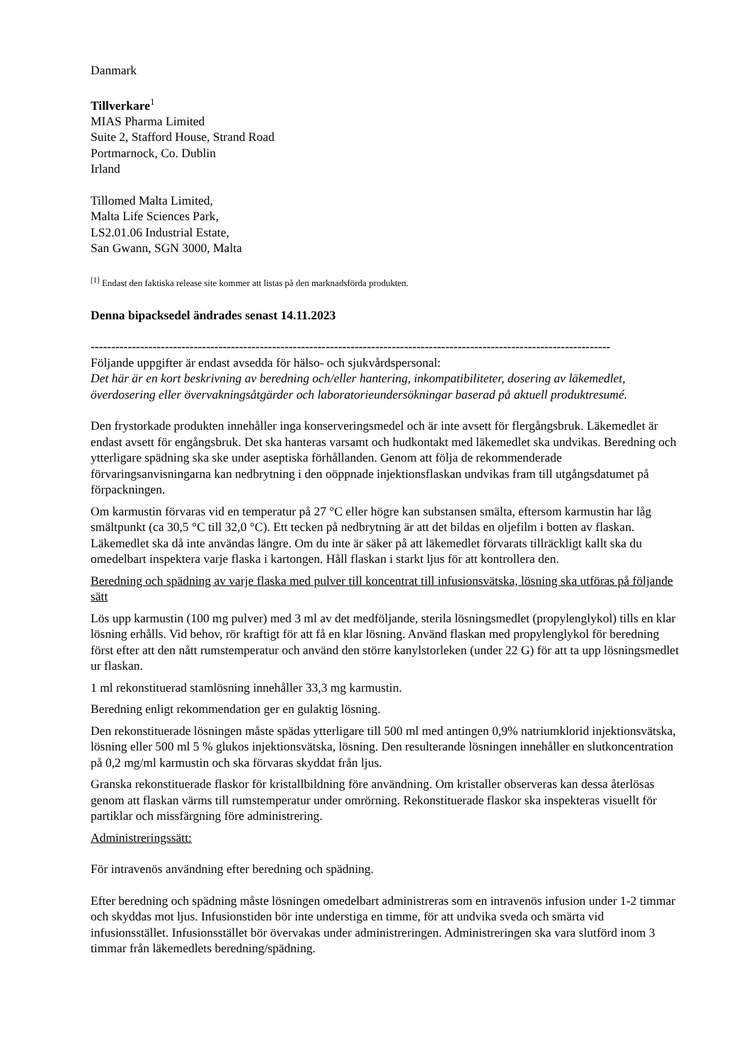Danmark
Tillverkare<sup>1</sup>
MIAS Pharma Limited
Suite 2, Stafford House, Strand Road
Portmarnock, Co. Dublin
Irland
Tillomed Malta Limited,
Malta Life Sciences Park,
LS2.01.06 Industrial Estate,
San Gwann, SGN 3000, Malta
<sup>[1]</sup> Endast den faktiska release site kommer att listas på den marknadsförda produkten.
Denna bipacksedel ändrades senast 14.11.2023
------------------------------------------------------------------------------------------------------------------------------
Följande uppgifter är endast avsedda för hälso- och sjukvårdspersonal:
Det här är en kort beskrivning av beredning och/eller hantering, inkompatibiliteter, dosering av läkemedlet, överdosering eller övervakningsåtgärder och laboratorieundersökningar baserad på aktuell produktresumé.
Den frystorkade produkten innehåller inga konserveringsmedel och är inte avsett för flergångsbruk. Läkemedlet är endast avsett för engångsbruk. Det ska hanteras varsamt och hudkontakt med läkemedlet ska undvikas. Beredning och ytterligare spädning ska ske under aseptiska förhållanden. Genom att följa de rekommenderade förvaringsanvisningarna kan nedbrytning i den oöppnade injektionsflaskan undvikas fram till utgångsdatumet på förpackningen.
Om karmustin förvaras vid en temperatur på 27 °C eller högre kan substansen smälta, eftersom karmustin har låg smältpunkt (ca 30,5 °C till 32,0 °C). Ett tecken på nedbrytning är att det bildas en oljefilm i botten av flaskan. Läkemedlet ska då inte användas längre. Om du inte är säker på att läkemedlet förvarats tillräckligt kallt ska du omedelbart inspektera varje flaska i kartongen. Håll flaskan i starkt ljus för att kontrollera den.
Beredning och spädning av varje flaska med pulver till koncentrat till infusionsvätska, lösning ska utföras på följande sätt
Lös upp karmustin (100 mg pulver) med 3 ml av det medföljande, sterila lösningsmedlet (propylenglykol) tills en klar lösning erhålls. Vid behov, rör kraftigt för att få en klar lösning. Använd flaskan med propylenglykol för beredning först efter att den nått rumstemperatur och använd den större kanylstorleken (under 22 G) för att ta upp lösningsmedlet ur flaskan.
1 ml rekonstituerad stamlösning innehåller 33,3 mg karmustin.
Beredning enligt rekommendation ger en gulaktig lösning.
Den rekonstituerade lösningen måste spädas ytterligare till 500 ml med antingen 0,9% natriumklorid injektionsvätska, lösning eller 500 ml 5 % glukos injektionsvätska, lösning. Den resulterande lösningen innehåller en slutkoncentration på 0,2 mg/ml karmustin och ska förvaras skyddat från ljus.
Granska rekonstituerade flaskor för kristallbildning före användning. Om kristaller observeras kan dessa återlösas genom att flaskan värms till rumstemperatur under omrörning. Rekonstituerade flaskor ska inspekteras visuellt för partiklar och missfärgning före administrering.
Administreringssätt:
För intravenös användning efter beredning och spädning.
Efter beredning och spädning måste lösningen omedelbart administreras som en intravenös infusion under 1-2 timmar och skyddas mot ljus. Infusionstiden bör inte understiga en timme, för att undvika sveda och smärta vid infusionsstället. Infusionsstället bör övervakas under administreringen. Administreringen ska vara slutförd inom 3 timmar från läkemedlets beredning/spädning.